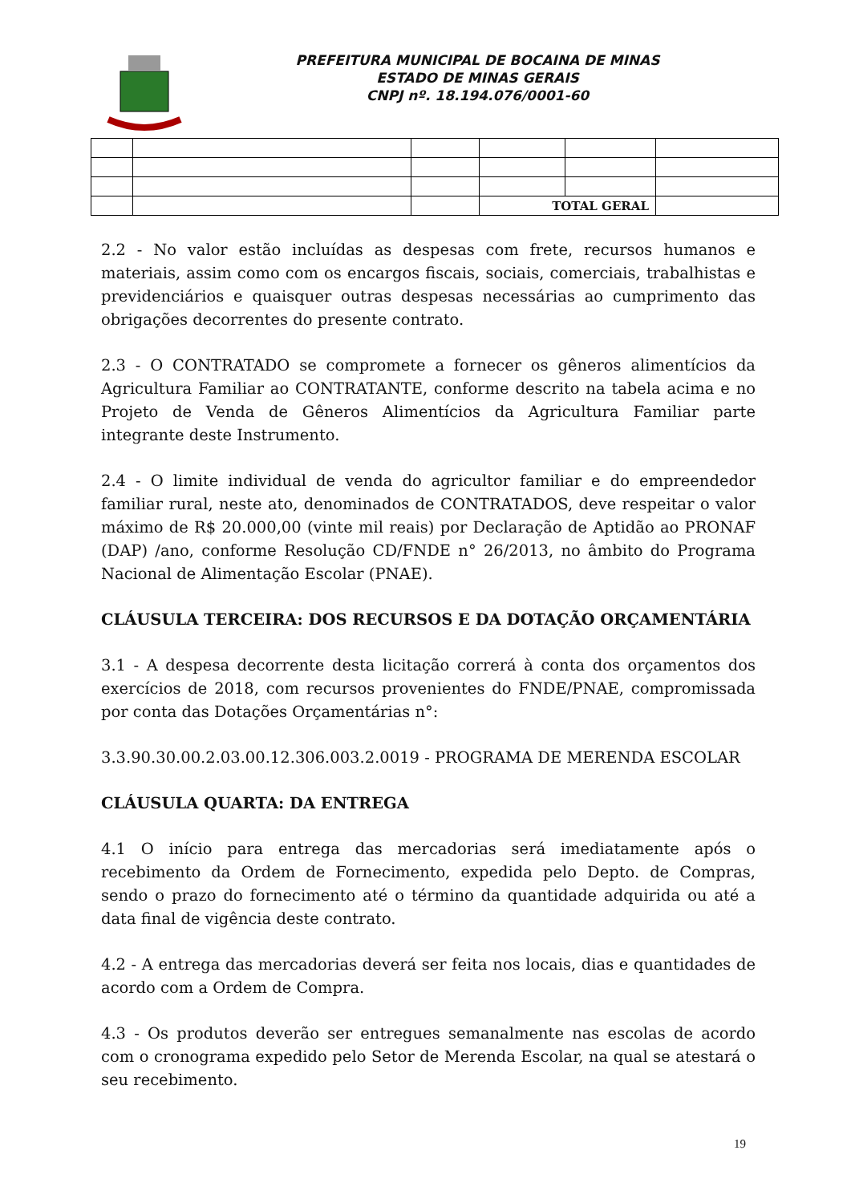PREFEITURA MUNICIPAL DE BOCAINA DE MINAS
ESTADO DE MINAS GERAIS
CNPJ nº. 18.194.076/0001-60
| | | | TOTAL GERAL | | |
2.2 - No valor estão incluídas as despesas com frete, recursos humanos e materiais, assim como com os encargos fiscais, sociais, comerciais, trabalhistas e previdenciários e quaisquer outras despesas necessárias ao cumprimento das obrigações decorrentes do presente contrato.
2.3 - O CONTRATADO se compromete a fornecer os gêneros alimentícios da Agricultura Familiar ao CONTRATANTE, conforme descrito na tabela acima e no Projeto de Venda de Gêneros Alimentícios da Agricultura Familiar parte integrante deste Instrumento.
2.4 - O limite individual de venda do agricultor familiar e do empreendedor familiar rural, neste ato, denominados de CONTRATADOS, deve respeitar o valor máximo de R$ 20.000,00 (vinte mil reais) por Declaração de Aptidão ao PRONAF (DAP) /ano, conforme Resolução CD/FNDE n° 26/2013, no âmbito do Programa Nacional de Alimentação Escolar (PNAE).
CLÁUSULA TERCEIRA: DOS RECURSOS E DA DOTAÇÃO ORÇAMENTÁRIA
3.1 - A despesa decorrente desta licitação correrá à conta dos orçamentos dos exercícios de 2018, com recursos provenientes do FNDE/PNAE, compromissada por conta das Dotações Orçamentárias n°:
3.3.90.30.00.2.03.00.12.306.003.2.0019 - PROGRAMA DE MERENDA ESCOLAR
CLÁUSULA QUARTA: DA ENTREGA
4.1 O início para entrega das mercadorias será imediatamente após o recebimento da Ordem de Fornecimento, expedida pelo Depto. de Compras, sendo o prazo do fornecimento até o término da quantidade adquirida ou até a data final de vigência deste contrato.
4.2 - A entrega das mercadorias deverá ser feita nos locais, dias e quantidades de acordo com a Ordem de Compra.
4.3 - Os produtos deverão ser entregues semanalmente nas escolas de acordo com o cronograma expedido pelo Setor de Merenda Escolar, na qual se atestará o seu recebimento.
19